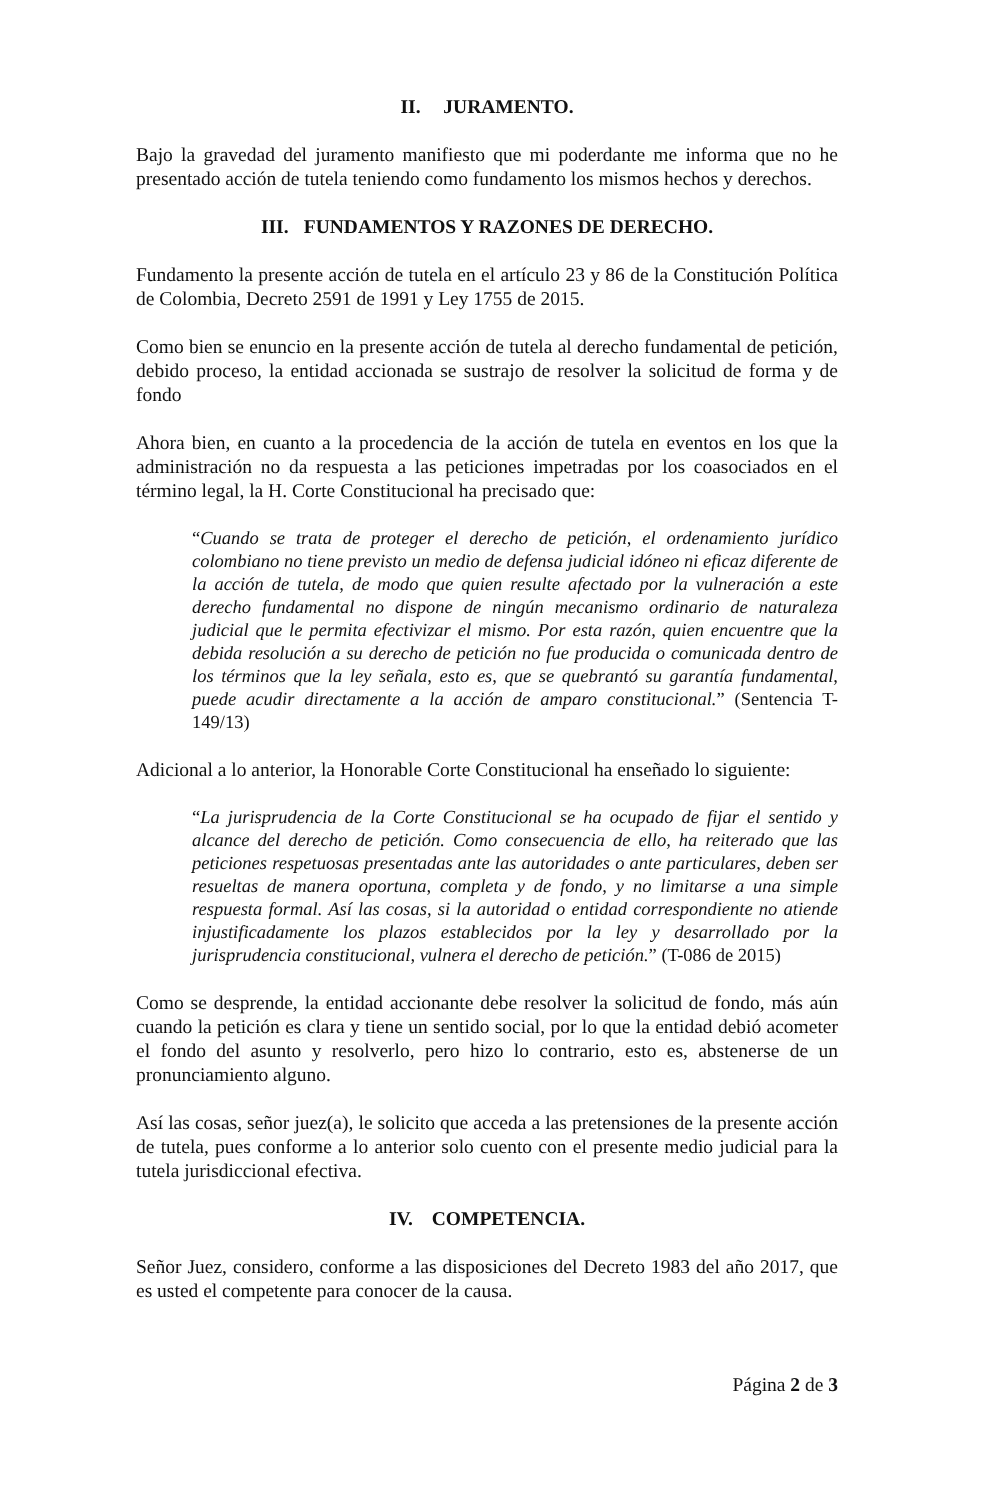II. JURAMENTO.
Bajo la gravedad del juramento manifiesto que mi poderdante me informa que no he presentado acción de tutela teniendo como fundamento los mismos hechos y derechos.
III. FUNDAMENTOS Y RAZONES DE DERECHO.
Fundamento la presente acción de tutela en el artículo 23 y 86 de la Constitución Política de Colombia, Decreto 2591 de 1991 y Ley 1755 de 2015.
Como bien se enuncio en la presente acción de tutela al derecho fundamental de petición, debido proceso, la entidad accionada se sustrajo de resolver la solicitud de forma y de fondo
Ahora bien, en cuanto a la procedencia de la acción de tutela en eventos en los que la administración no da respuesta a las peticiones impetradas por los coasociados en el término legal, la H. Corte Constitucional ha precisado que:
“Cuando se trata de proteger el derecho de petición, el ordenamiento jurídico colombiano no tiene previsto un medio de defensa judicial idóneo ni eficaz diferente de la acción de tutela, de modo que quien resulte afectado por la vulneración a este derecho fundamental no dispone de ningún mecanismo ordinario de naturaleza judicial que le permita efectivizar el mismo. Por esta razón, quien encuentre que la debida resolución a su derecho de petición no fue producida o comunicada dentro de los términos que la ley señala, esto es, que se quebrantó su garantía fundamental, puede acudir directamente a la acción de amparo constitucional.” (Sentencia T-149/13)
Adicional a lo anterior, la Honorable Corte Constitucional ha enseñado lo siguiente:
“La jurisprudencia de la Corte Constitucional se ha ocupado de fijar el sentido y alcance del derecho de petición. Como consecuencia de ello, ha reiterado que las peticiones respetuosas presentadas ante las autoridades o ante particulares, deben ser resueltas de manera oportuna, completa y de fondo, y no limitarse a una simple respuesta formal. Así las cosas, si la autoridad o entidad correspondiente no atiende injustificadamente los plazos establecidos por la ley y desarrollado por la jurisprudencia constitucional, vulnera el derecho de petición.” (T-086 de 2015)
Como se desprende, la entidad accionante debe resolver la solicitud de fondo, más aún cuando la petición es clara y tiene un sentido social, por lo que la entidad debió acometer el fondo del asunto y resolverlo, pero hizo lo contrario, esto es, abstenerse de un pronunciamiento alguno.
Así las cosas, señor juez(a), le solicito que acceda a las pretensiones de la presente acción de tutela, pues conforme a lo anterior solo cuento con el presente medio judicial para la tutela jurisdiccional efectiva.
IV. COMPETENCIA.
Señor Juez, considero, conforme a las disposiciones del Decreto 1983 del año 2017, que es usted el competente para conocer de la causa.
Página 2 de 3